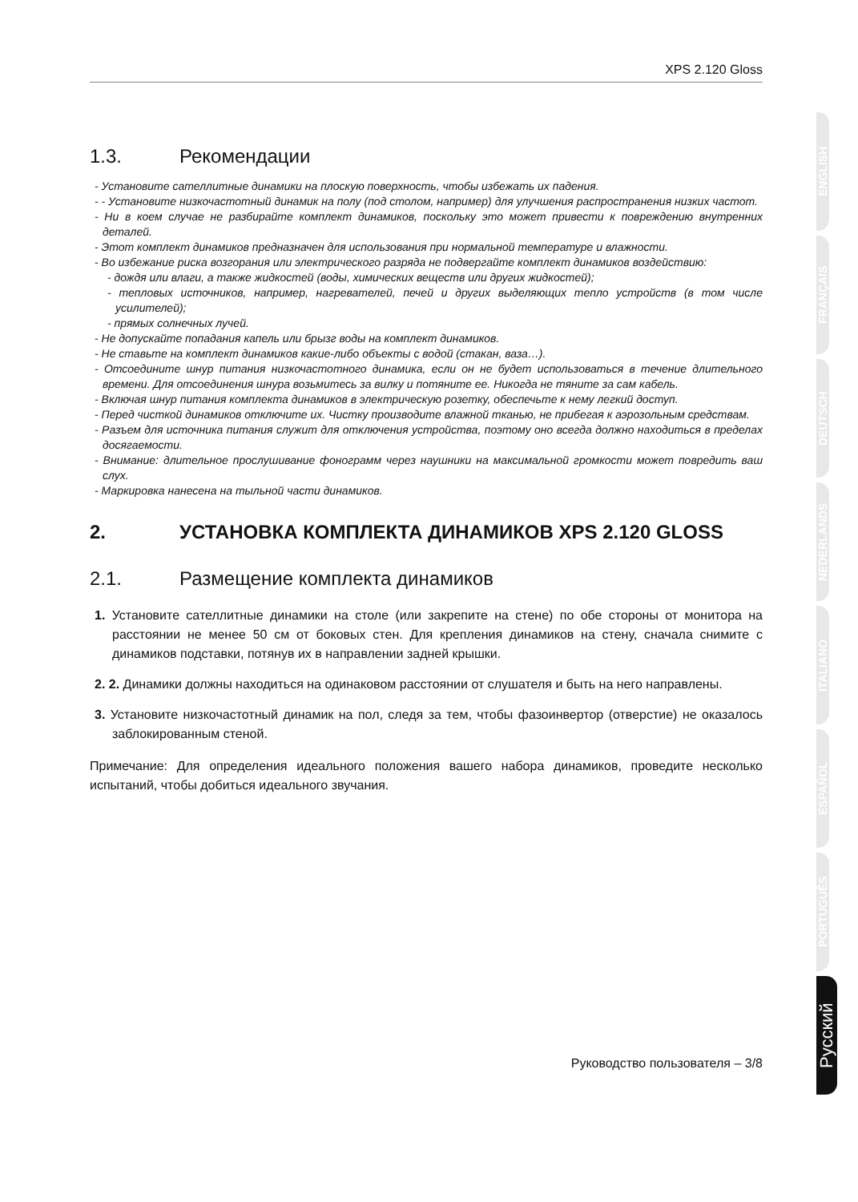XPS 2.120 Gloss
1.3. Рекомендации
- Установите сателлитные динамики на плоскую поверхность, чтобы избежать их падения.
- - Установите низкочастотный динамик на полу (под столом, например) для улучшения распространения низких частот.
- Ни в коем случае не разбирайте комплект динамиков, поскольку это может привести к повреждению внутренних деталей.
- Этот комплект динамиков предназначен для использования при нормальной температуре и влажности.
- Во избежание риска возгорания или электрического разряда не подвергайте комплект динамиков воздействию:
- дождя или влаги, а также жидкостей (воды, химических веществ или других жидкостей);
- тепловых источников, например, нагревателей, печей и других выделяющих тепло устройств (в том числе усилителей);
- прямых солнечных лучей.
- Не допускайте попадания капель или брызг воды на комплект динамиков.
- Не ставьте на комплект динамиков какие-либо объекты с водой (стакан, ваза…).
- Отсоедините шнур питания низкочастотного динамика, если он не будет использоваться в течение длительного времени. Для отсоединения шнура возьмитесь за вилку и потяните ее. Никогда не тяните за сам кабель.
- Включая шнур питания комплекта динамиков в электрическую розетку, обеспечьте к нему легкий доступ.
- Перед чисткой динамиков отключите их. Чистку производите влажной тканью, не прибегая к аэрозольным средствам.
- Разъем для источника питания служит для отключения устройства, поэтому оно всегда должно находиться в пределах досягаемости.
- Внимание: длительное прослушивание фонограмм через наушники на максимальной громкости может повредить ваш слух.
- Маркировка нанесена на тыльной части динамиков.
2. УСТАНОВКА КОМПЛЕКТА ДИНАМИКОВ XPS 2.120 GLOSS
2.1. Размещение комплекта динамиков
1. Установите сателлитные динамики на столе (или закрепите на стене) по обе стороны от монитора на расстоянии не менее 50 см от боковых стен. Для крепления динамиков на стену, сначала снимите с динамиков подставки, потянув их в направлении задней крышки.
2. 2. Динамики должны находиться на одинаковом расстоянии от слушателя и быть на него направлены.
3. Установите низкочастотный динамик на пол, следя за тем, чтобы фазоинвертор (отверстие) не оказалось заблокированным стеной.
Примечание: Для определения идеального положения вашего набора динамиков, проведите несколько испытаний, чтобы добиться идеального звучания.
Руководство пользователя – 3/8
ENGLISH
FRANÇAIS
DEUTSCH
NEDERLANDS
ITALIANO
ESPAÑOL
PORTUGUÊS
Русский